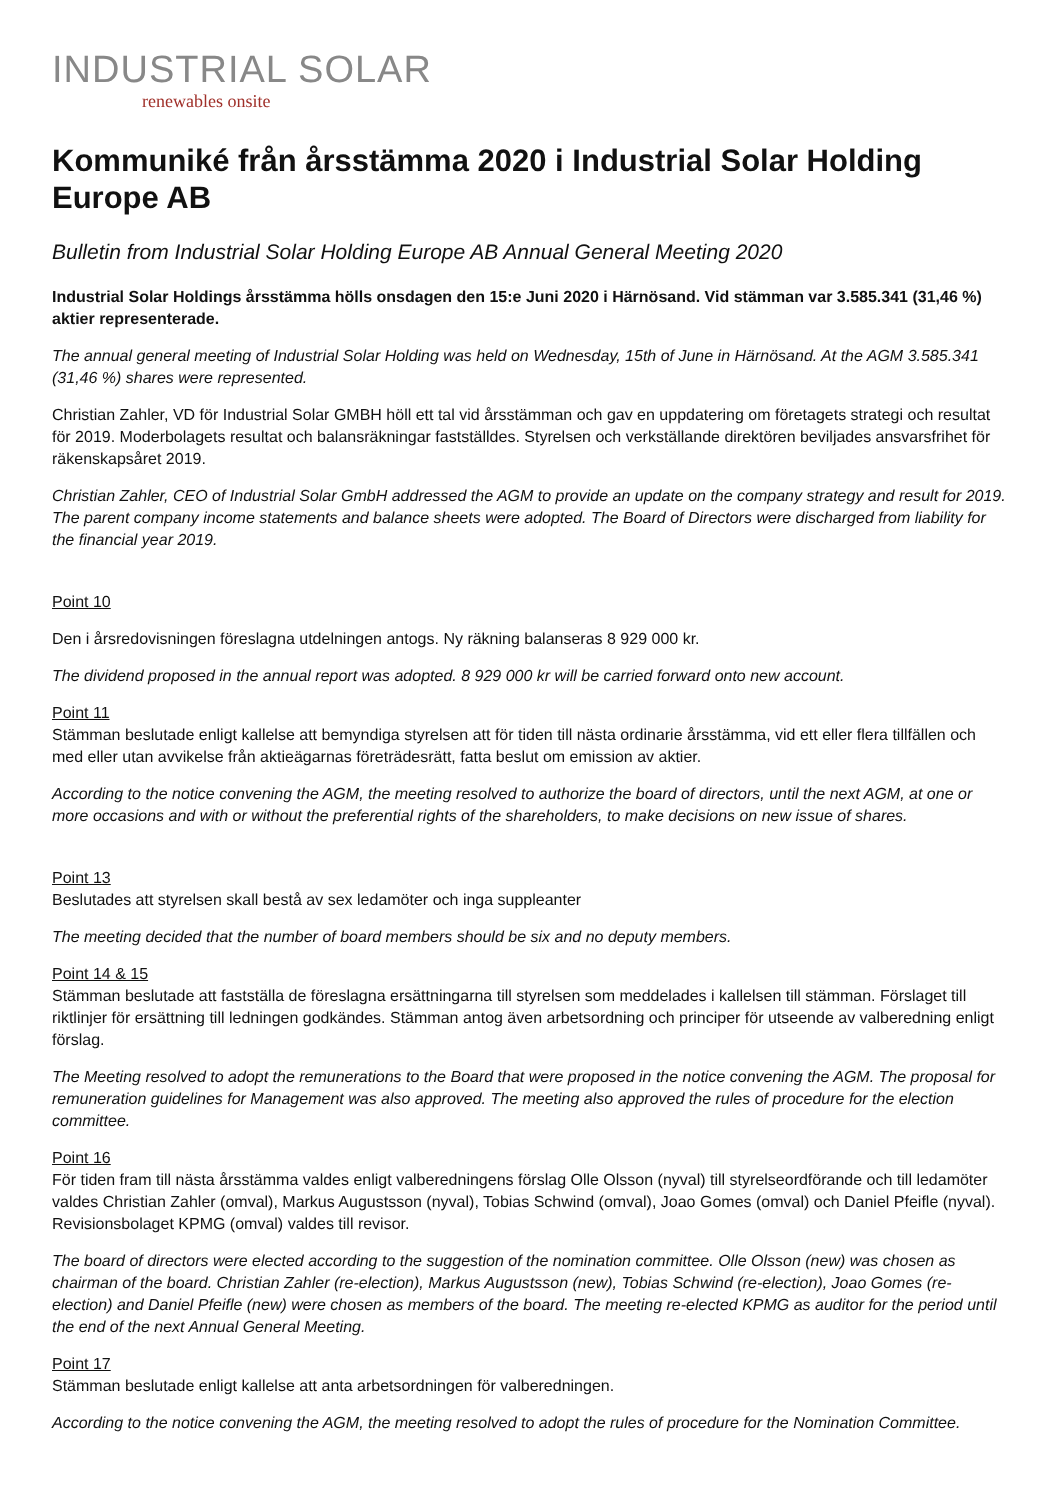INDUSTRIAL SOLAR
renewables onsite
Kommuniké från årsstämma 2020 i Industrial Solar Holding Europe AB
Bulletin from Industrial Solar Holding Europe AB Annual General Meeting 2020
Industrial Solar Holdings årsstämma hölls onsdagen den 15:e Juni 2020 i Härnösand. Vid stämman var 3.585.341 (31,46 %) aktier representerade.
The annual general meeting of Industrial Solar Holding was held on Wednesday, 15th of June in Härnösand. At the AGM 3.585.341 (31,46 %) shares were represented.
Christian Zahler, VD för Industrial Solar GMBH höll ett tal vid årsstämman och gav en uppdatering om företagets strategi och resultat för 2019. Moderbolagets resultat och balansräkningar fastställdes. Styrelsen och verkställande direktören beviljades ansvarsfrihet för räkenskapsåret 2019.
Christian Zahler, CEO of Industrial Solar GmbH addressed the AGM to provide an update on the company strategy and result for 2019. The parent company income statements and balance sheets were adopted. The Board of Directors were discharged from liability for the financial year 2019.
Point 10
Den i årsredovisningen föreslagna utdelningen antogs. Ny räkning balanseras 8 929 000 kr.
The dividend proposed in the annual report was adopted. 8 929 000 kr will be carried forward onto new account.
Point 11
Stämman beslutade enligt kallelse att bemyndiga styrelsen att för tiden till nästa ordinarie årsstämma, vid ett eller flera tillfällen och med eller utan avvikelse från aktieägarnas företrädesrätt, fatta beslut om emission av aktier.
According to the notice convening the AGM, the meeting resolved to authorize the board of directors, until the next AGM, at one or more occasions and with or without the preferential rights of the shareholders, to make decisions on new issue of shares.
Point 13
Beslutades att styrelsen skall bestå av sex ledamöter och inga suppleanter
The meeting decided that the number of board members should be six and no deputy members.
Point 14 & 15
Stämman beslutade att fastställa de föreslagna ersättningarna till styrelsen som meddelades i kallelsen till stämman. Förslaget till riktlinjer för ersättning till ledningen godkändes. Stämman antog även arbetsordning och principer för utseende av valberedning enligt förslag.
The Meeting resolved to adopt the remunerations to the Board that were proposed in the notice convening the AGM. The proposal for remuneration guidelines for Management was also approved. The meeting also approved the rules of procedure for the election committee.
Point 16
För tiden fram till nästa årsstämma valdes enligt valberedningens förslag Olle Olsson (nyval) till styrelseordförande och till ledamöter valdes Christian Zahler (omval), Markus Augustsson (nyval), Tobias Schwind (omval), Joao Gomes (omval) och Daniel Pfeifle (nyval). Revisionsbolaget KPMG (omval) valdes till revisor.
The board of directors were elected according to the suggestion of the nomination committee. Olle Olsson (new) was chosen as chairman of the board. Christian Zahler (re-election), Markus Augustsson (new), Tobias Schwind (re-election), Joao Gomes (re-election) and Daniel Pfeifle (new) were chosen as members of the board. The meeting re-elected KPMG as auditor for the period until the end of the next Annual General Meeting.
Point 17
Stämman beslutade enligt kallelse att anta arbetsordningen för valberedningen.
According to the notice convening the AGM, the meeting resolved to adopt the rules of procedure for the Nomination Committee.